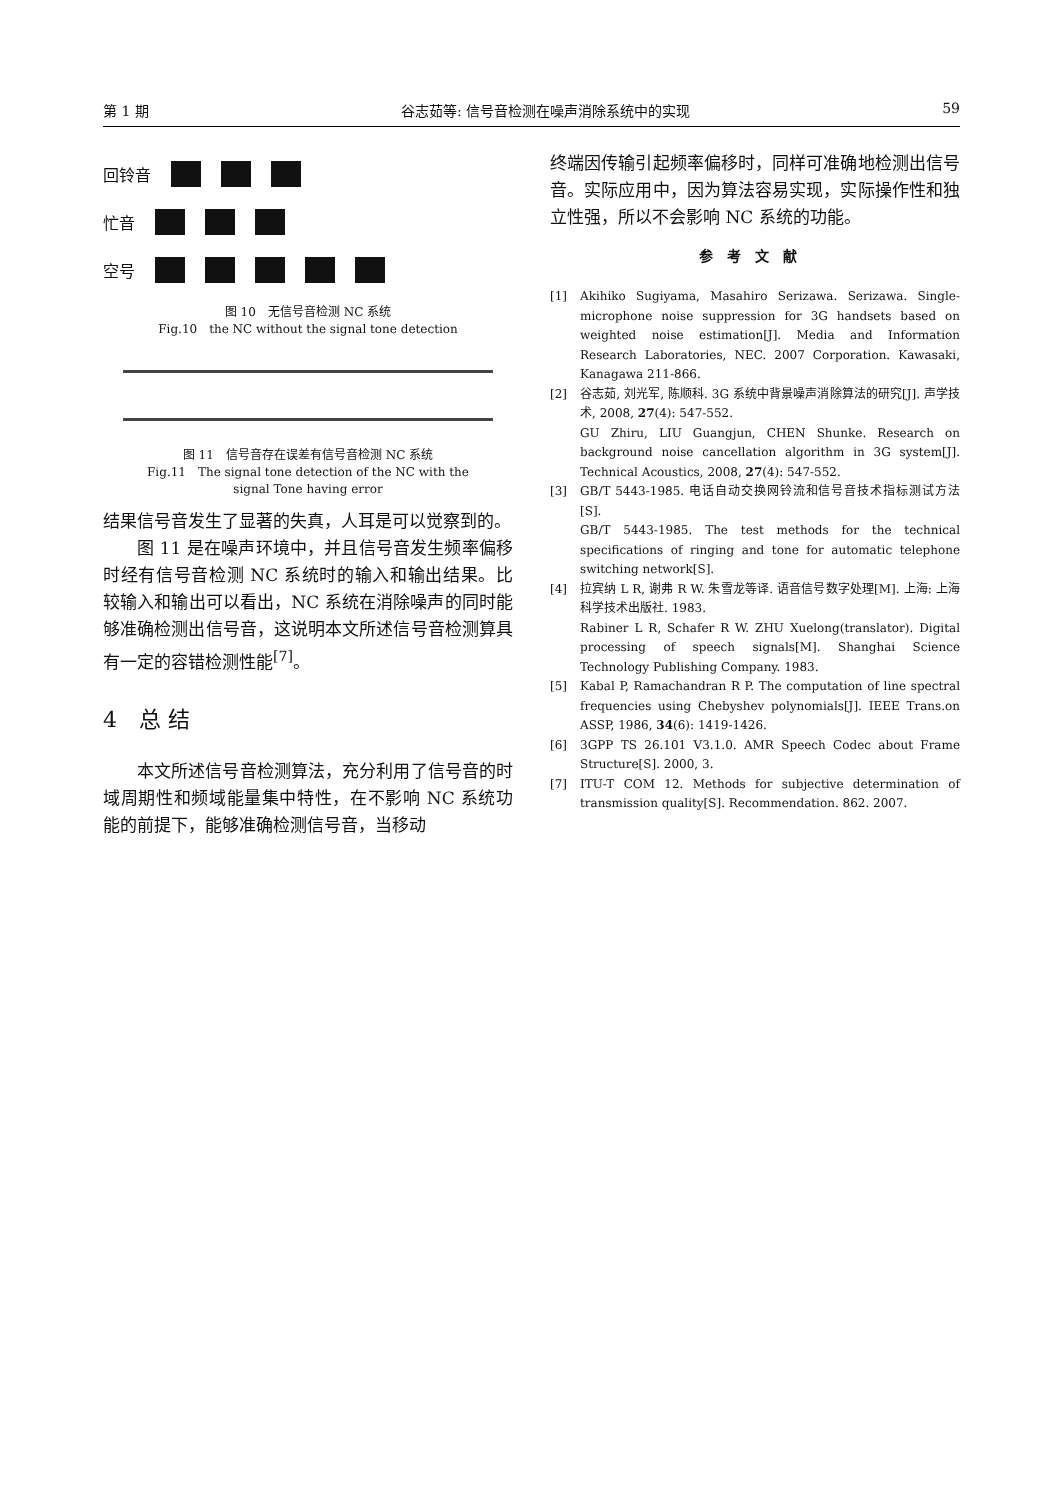第 1 期 谷志茹等: 信号音检测在噪声消除系统中的实现 59
回铃音
忙音
空号
图 10　无信号音检测 NC 系统
Fig.10　the NC without the signal tone detection
图 11　信号音存在误差有信号音检测 NC 系统
Fig.11　The signal tone detection of the NC with the
signal Tone having error
结果信号音发生了显著的失真，人耳是可以觉察到的。
图 11 是在噪声环境中，并且信号音发生频率偏移时经有信号音检测 NC 系统时的输入和输出结果。比较输入和输出可以看出，NC 系统在消除噪声的同时能够准确检测出信号音，这说明本文所述信号音检测算具有一定的容错检测性能<sup>[7]</sup>。
4　总 结
本文所述信号音检测算法，充分利用了信号音的时域周期性和频域能量集中特性，在不影响 NC 系统功能的前提下，能够准确检测信号音，当移动
终端因传输引起频率偏移时，同样可准确地检测出信号音。实际应用中，因为算法容易实现，实际操作性和独立性强，所以不会影响 NC 系统的功能。
参考文献
[1] Akihiko Sugiyama, Masahiro Serizawa. Serizawa. Single-microphone noise suppression for 3G handsets based on weighted noise estimation[J]. Media and Information Research Laboratories, NEC. 2007 Corporation. Kawasaki, Kanagawa 211-866.
[2] 谷志茹, 刘光军, 陈顺科. 3G 系统中背景噪声消除算法的研究[J]. 声学技术, 2008, 27(4): 547-552.
GU Zhiru, LIU Guangjun, CHEN Shunke. Research on background noise cancellation algorithm in 3G system[J]. Technical Acoustics, 2008, 27(4): 547-552.
[3] GB/T 5443-1985. 电话自动交换网铃流和信号音技术指标测试方法[S].
GB/T 5443-1985. The test methods for the technical specifications of ringing and tone for automatic telephone switching network[S].
[4] 拉宾纳 L R, 谢弗 R W. 朱雪龙等译. 语音信号数字处理[M]. 上海: 上海科学技术出版社. 1983.
Rabiner L R, Schafer R W. ZHU Xuelong(translator). Digital processing of speech signals[M]. Shanghai Science Technology Publishing Company. 1983.
[5] Kabal P, Ramachandran R P. The computation of line spectral frequencies using Chebyshev polynomials[J]. IEEE Trans.on ASSP, 1986, 34(6): 1419-1426.
[6] 3GPP TS 26.101 V3.1.0. AMR Speech Codec about Frame Structure[S]. 2000, 3.
[7] ITU-T COM 12. Methods for subjective determination of transmission quality[S]. Recommendation. 862. 2007.